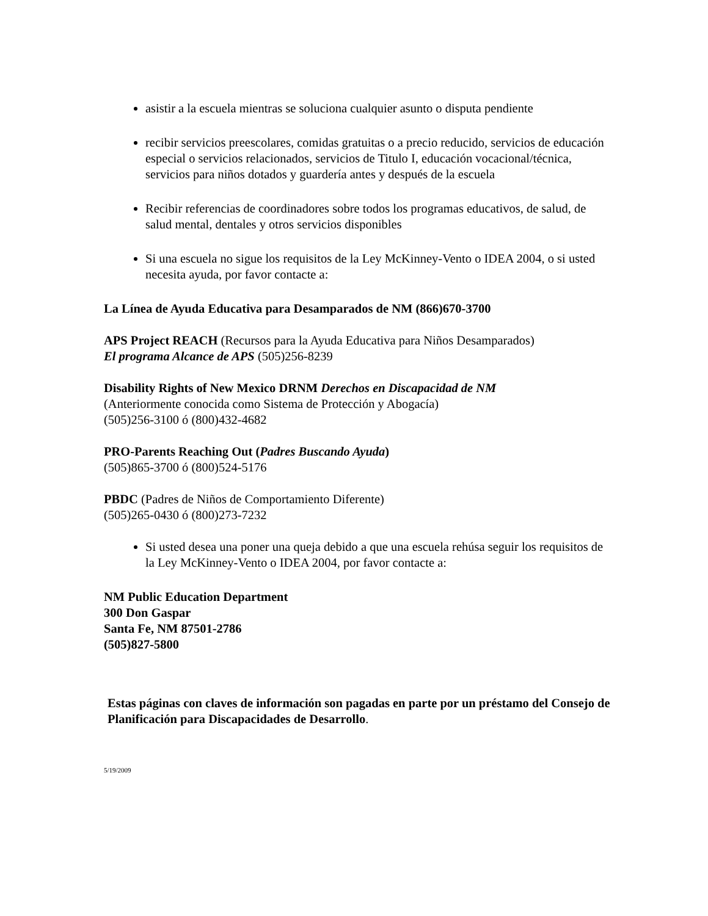asistir a la escuela mientras se soluciona cualquier asunto o disputa pendiente
recibir servicios preescolares, comidas gratuitas o a precio reducido, servicios de educación especial o servicios relacionados, servicios de Titulo I, educación vocacional/técnica, servicios para niños dotados y guardería antes y después de la escuela
Recibir referencias de coordinadores sobre todos los programas educativos, de salud, de salud mental, dentales y otros servicios disponibles
Si una escuela no sigue los requisitos de la Ley McKinney-Vento o IDEA 2004, o si usted necesita ayuda, por favor contacte a:
La Línea de Ayuda Educativa para Desamparados de NM (866)670-3700
APS Project REACH (Recursos para la Ayuda Educativa para Niños Desamparados)
El programa Alcance de APS (505)256-8239
Disability Rights of New Mexico DRNM Derechos en Discapacidad de NM
(Anteriormente conocida como Sistema de Protección y Abogacía)
(505)256-3100 ó (800)432-4682
PRO-Parents Reaching Out (Padres Buscando Ayuda)
(505)865-3700 ó (800)524-5176
PBDC (Padres de Niños de Comportamiento Diferente)
(505)265-0430 ó (800)273-7232
Si usted desea una poner una queja debido a que una escuela rehúsa seguir los requisitos de la Ley McKinney-Vento o IDEA 2004, por favor contacte a:
NM Public Education Department
300 Don Gaspar
Santa Fe, NM 87501-2786
(505)827-5800
Estas páginas con claves de información son pagadas en parte por un préstamo del Consejo de Planificación para Discapacidades de Desarrollo.
5/19/2009